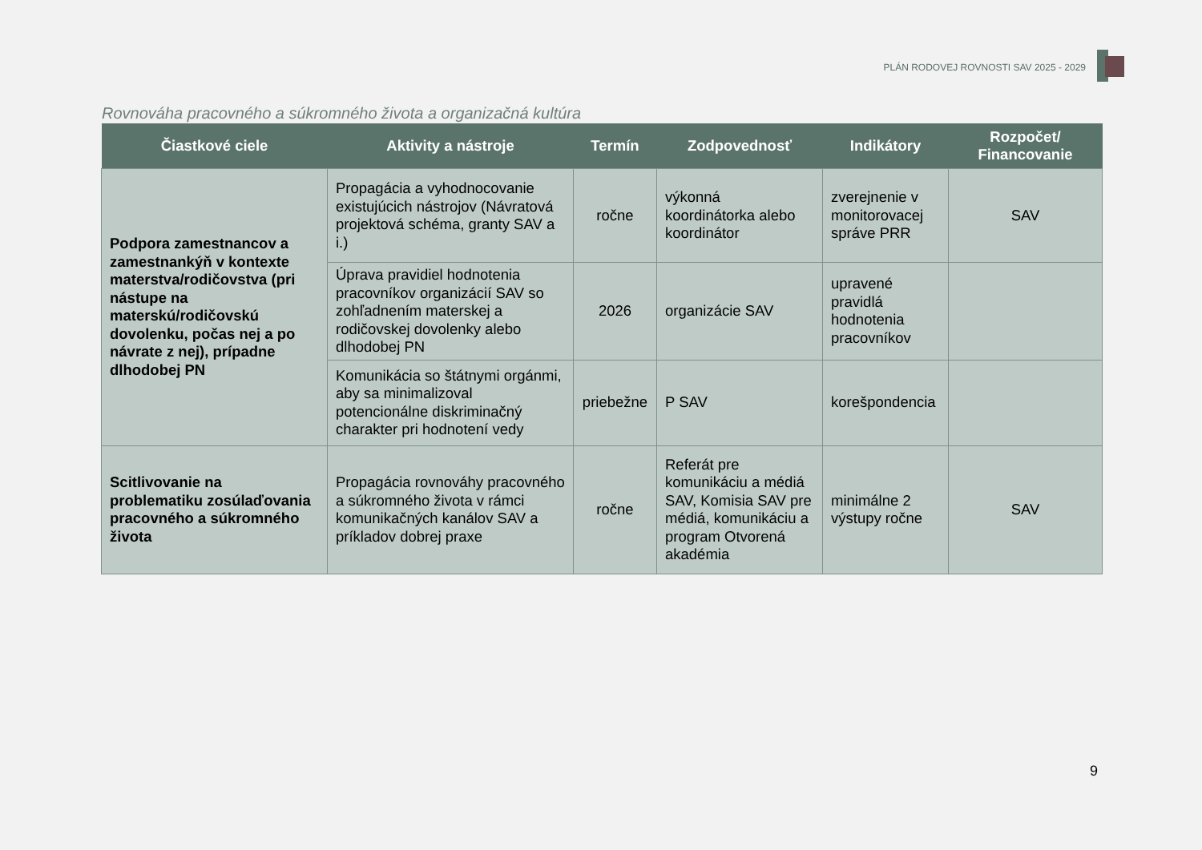PLÁN RODOVEJ ROVNOSTI SAV 2025 - 2029
Rovnováha pracovného a súkromného života a organizačná kultúra
| Čiastkové ciele | Aktivity a nástroje | Termín | Zodpovednosť | Indikátory | Rozpočet/ Financovanie |
| --- | --- | --- | --- | --- | --- |
| Podpora zamestnancov a zamestnankýň v kontexte materstva/rodičovstva (pri nástupe na materskú/rodičovskú dovolenku, počas nej a po návrate z nej), prípadne dlhodobej PN | Propagácia a vyhodnocovanie existujúcich nástrojov (Návratová projektová schéma, granty SAV a i.) | ročne | výkonná koordinátorka alebo koordinátor | zverejnenie v monitorovacej správe PRR | SAV |
| | Úprava pravidiel hodnotenia pracovníkov organizácií SAV so zohľadnením materskej a rodičovskej dovolenky alebo dlhodobej PN | 2026 | organizácie SAV | upravené pravidlá hodnotenia pracovníkov | |
| | Komunikácia so štátnymi orgánmi, aby sa minimalizoval potencionálne diskriminačný charakter pri hodnotení vedy | priebežne | P SAV | korešpondencia | |
| Scitlivovanie na problematiku zosúlaďovania pracovného a súkromného života | Propagácia rovnováhy pracovného a súkromného života v rámci komunikačných kanálov SAV a príkladov dobrej praxe | ročne | Referát pre komunikáciu a médiá SAV, Komisia SAV pre médiá, komunikáciu a program Otvorená akadémia | minimálne 2 výstupy ročne | SAV |
9